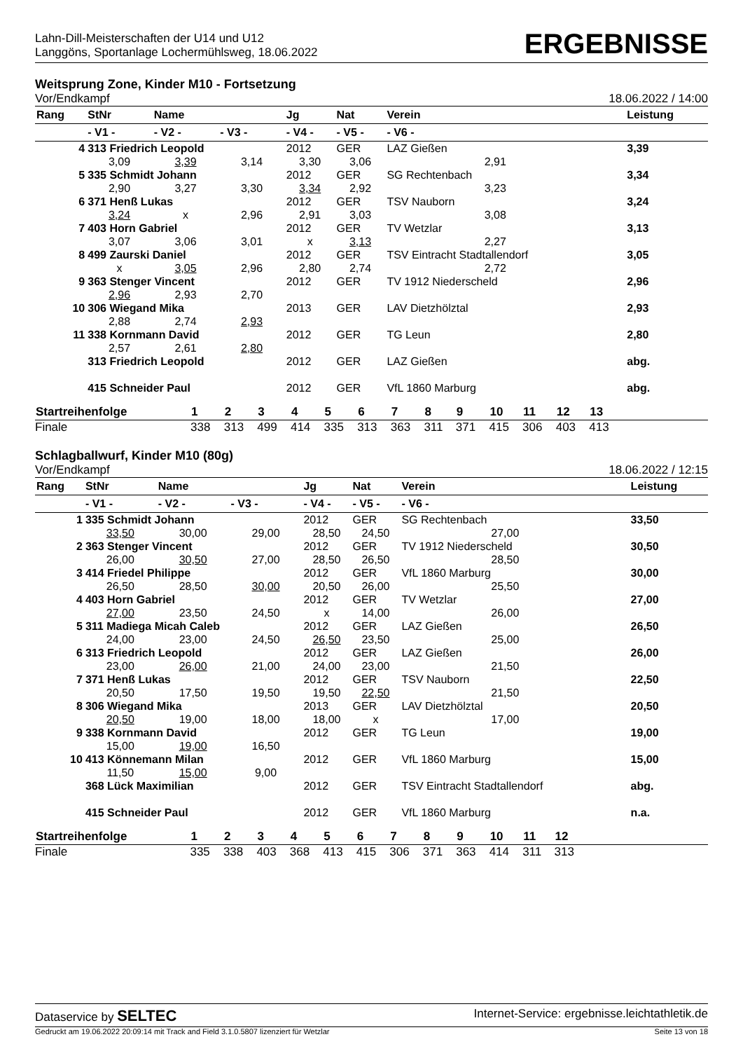Lahn-Dill-Meisterschaften der U14 und U12
Langgöns, Sportanlage Lochermühlsweg, 18.06.2022
ERGEBNISSE
Weitsprung Zone, Kinder M10 - Fortsetzung
Vor/Endkampf 18.06.2022 / 14:00
| Rang | StNr | Name | | Jg | Nat | Verein | | Leistung |
| --- | --- | --- | --- | --- | --- | --- | --- | --- |
| | - V1 - | - V2 - | - V3 - | - V4 - | - V5 - | - V6 - | | |
| 4 | 313 Friedrich Leopold | | | 2012 | GER | LAZ Gießen | | 3,39 |
| | 3,09 | 3,39 | 3,14 | 3,30 | 3,06 | 2,91 | | |
| 5 | 335 Schmidt Johann | | | 2012 | GER | SG Rechtenbach | | 3,34 |
| | 2,90 | 3,27 | 3,30 | 3,34 | 2,92 | 3,23 | | |
| 6 | 371 Henß Lukas | | | 2012 | GER | TSV Nauborn | | 3,24 |
| | 3,24 | x | 2,96 | 2,91 | 3,03 | 3,08 | | |
| 7 | 403 Horn Gabriel | | | 2012 | GER | TV Wetzlar | | 3,13 |
| | 3,07 | 3,06 | 3,01 | x | 3,13 | 2,27 | | |
| 8 | 499 Zaurski Daniel | | | 2012 | GER | TSV Eintracht Stadtallendorf | | 3,05 |
| | x | 3,05 | 2,96 | 2,80 | 2,74 | 2,72 | | |
| 9 | 363 Stenger Vincent | | | 2012 | GER | TV 1912 Niederscheld | | 2,96 |
| | 2,96 | 2,93 | 2,70 | | | | | |
| 10 | 306 Wiegand Mika | | | 2013 | GER | LAV Dietzhölztal | | 2,93 |
| | 2,88 | 2,74 | 2,93 | | | | | |
| 11 | 338 Kornmann David | | | 2012 | GER | TG Leun | | 2,80 |
| | 2,57 | 2,61 | 2,80 | | | | | |
| | 313 Friedrich Leopold | | | 2012 | GER | LAZ Gießen | | abg. |
| | 415 Schneider Paul | | | 2012 | GER | VfL 1860 Marburg | | abg. |
| Startreihenfolge | 1 | 2 | 3 | 4 | 5 | 6 | 7 | 8 | 9 | 10 | 11 | 12 | 13 | |
| --- | --- | --- | --- | --- | --- | --- | --- | --- | --- | --- | --- | --- | --- | --- |
| Finale | 338 | 313 | 499 | 414 | 335 | 313 | 363 | 311 | 371 | 415 | 306 | 403 | 413 | |
Schlagballwurf, Kinder M10 (80g)
Vor/Endkampf 18.06.2022 / 12:15
| Rang | StNr | Name | | Jg | Nat | Verein | | Leistung |
| --- | --- | --- | --- | --- | --- | --- | --- | --- |
| | - V1 - | - V2 - | - V3 - | - V4 - | - V5 - | - V6 - | | |
| 1 | 335 Schmidt Johann | | | 2012 | GER | SG Rechtenbach | | 33,50 |
| | 33,50 | 30,00 | 29,00 | 28,50 | 24,50 | 27,00 | | |
| 2 | 363 Stenger Vincent | | | 2012 | GER | TV 1912 Niederscheld | | 30,50 |
| | 26,00 | 30,50 | 27,00 | 28,50 | 26,50 | 28,50 | | |
| 3 | 414 Friedel Philippe | | | 2012 | GER | VfL 1860 Marburg | | 30,00 |
| | 26,50 | 28,50 | 30,00 | 20,50 | 26,00 | 25,50 | | |
| 4 | 403 Horn Gabriel | | | 2012 | GER | TV Wetzlar | | 27,00 |
| | 27,00 | 23,50 | 24,50 | x | 14,00 | 26,00 | | |
| 5 | 311 Madiega Micah Caleb | | | 2012 | GER | LAZ Gießen | | 26,50 |
| | 24,00 | 23,00 | 24,50 | 26,50 | 23,50 | 25,00 | | |
| 6 | 313 Friedrich Leopold | | | 2012 | GER | LAZ Gießen | | 26,00 |
| | 23,00 | 26,00 | 21,00 | 24,00 | 23,00 | 21,50 | | |
| 7 | 371 Henß Lukas | | | 2012 | GER | TSV Nauborn | | 22,50 |
| | 20,50 | 17,50 | 19,50 | 19,50 | 22,50 | 21,50 | | |
| 8 | 306 Wiegand Mika | | | 2013 | GER | LAV Dietzhölztal | | 20,50 |
| | 20,50 | 19,00 | 18,00 | 18,00 | x | 17,00 | | |
| 9 | 338 Kornmann David | | | 2012 | GER | TG Leun | | 19,00 |
| | 15,00 | 19,00 | 16,50 | | | | | |
| 10 | 413 Könnemann Milan | | | 2012 | GER | VfL 1860 Marburg | | 15,00 |
| | 11,50 | 15,00 | 9,00 | | | | | |
| | 368 Lück Maximilian | | | 2012 | GER | TSV Eintracht Stadtallendorf | | abg. |
| | 415 Schneider Paul | | | 2012 | GER | VfL 1860 Marburg | | n.a. |
| Startreihenfolge | 1 | 2 | 3 | 4 | 5 | 6 | 7 | 8 | 9 | 10 | 11 | 12 | |
| --- | --- | --- | --- | --- | --- | --- | --- | --- | --- | --- | --- | --- | --- |
| Finale | 335 | 338 | 403 | 368 | 413 | 415 | 306 | 371 | 363 | 414 | 311 | 313 | |
Dataservice by SELTEC Internet-Service: ergebnisse.leichtathletik.de
Gedruckt am 19.06.2022 20:09:14 mit Track and Field 3.1.0.5807 lizenziert für Wetzlar Seite 13 von 18